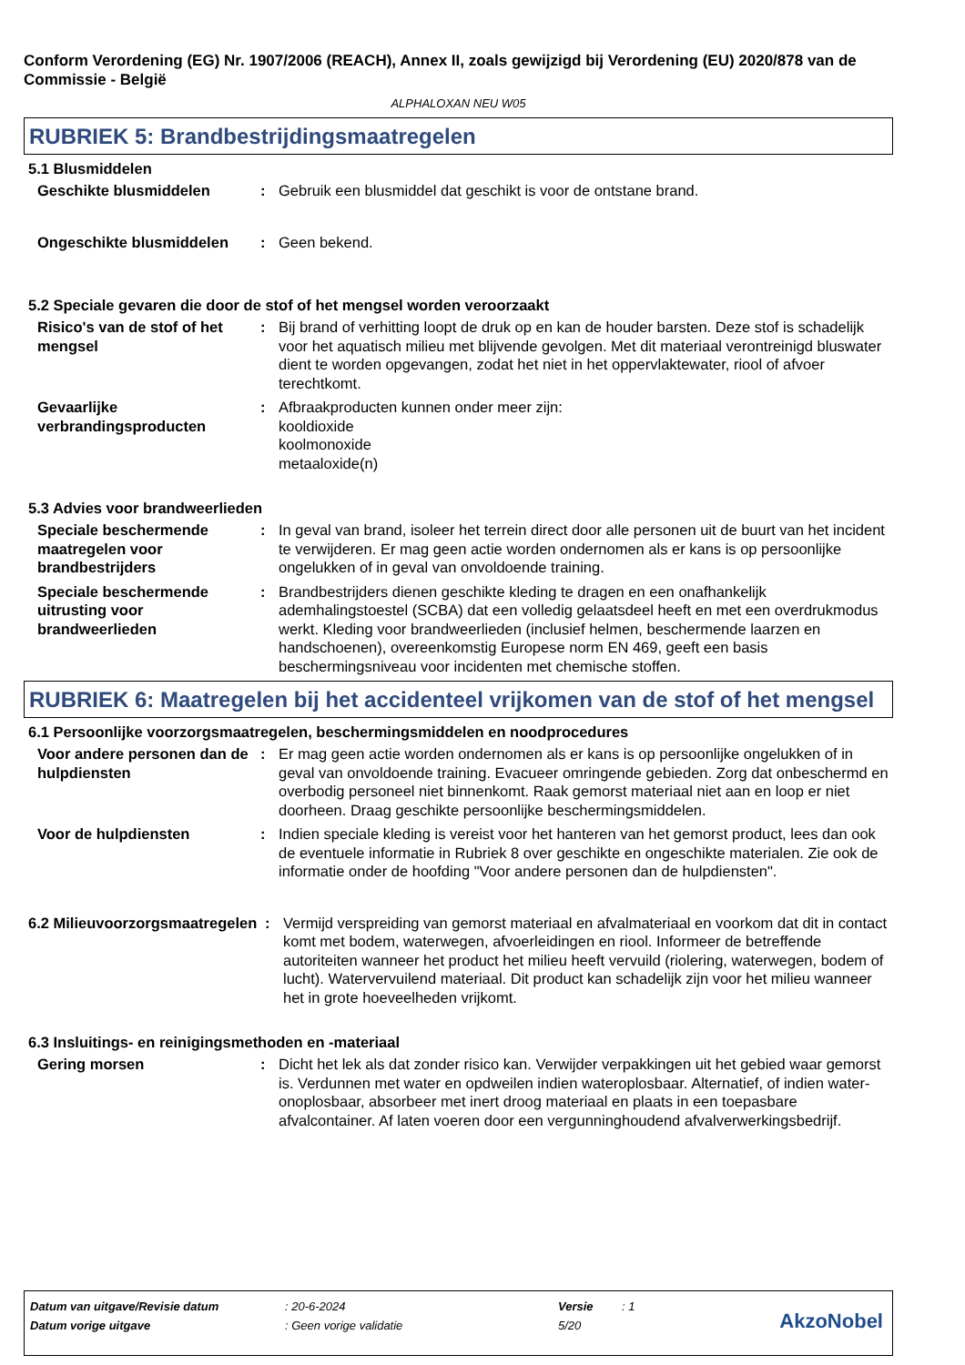Conform Verordening (EG) Nr. 1907/2006 (REACH), Annex II, zoals gewijzigd bij Verordening (EU) 2020/878 van de Commissie - België
ALPHALOXAN NEU W05
RUBRIEK 5: Brandbestrijdingsmaatregelen
5.1 Blusmiddelen
Geschikte blusmiddelen : Gebruik een blusmiddel dat geschikt is voor de ontstane brand.
Ongeschikte blusmiddelen : Geen bekend.
5.2 Speciale gevaren die door de stof of het mengsel worden veroorzaakt
Risico's van de stof of het mengsel
: Bij brand of verhitting loopt de druk op en kan de houder barsten. Deze stof is schadelijk voor het aquatisch milieu met blijvende gevolgen. Met dit materiaal verontreinigd bluswater dient te worden opgevangen, zodat het niet in het oppervlaktewater, riool of afvoer terechtkomt.
Gevaarlijke verbrandingsproducten
: Afbraakproducten kunnen onder meer zijn:
kooldioxide
koolmonoxide
metaaloxide(n)
5.3 Advies voor brandweerlieden
Speciale beschermende maatregelen voor brandbestrijders
: In geval van brand, isoleer het terrein direct door alle personen uit de buurt van het incident te verwijderen. Er mag geen actie worden ondernomen als er kans is op persoonlijke ongelukken of in geval van onvoldoende training.
Speciale beschermende uitrusting voor brandweerlieden
: Brandbestrijders dienen geschikte kleding te dragen en een onafhankelijk ademhalingstoestel (SCBA) dat een volledig gelaatsdeel heeft en met een overdrukmodus werkt. Kleding voor brandweerlieden (inclusief helmen, beschermende laarzen en handschoenen), overeenkomstig Europese norm EN 469, geeft een basis beschermingsniveau voor incidenten met chemische stoffen.
RUBRIEK 6: Maatregelen bij het accidenteel vrijkomen van de stof of het mengsel
6.1 Persoonlijke voorzorgsmaatregelen, beschermingsmiddelen en noodprocedures
Voor andere personen dan de hulpdiensten
: Er mag geen actie worden ondernomen als er kans is op persoonlijke ongelukken of in geval van onvoldoende training. Evacueer omringende gebieden. Zorg dat onbeschermd en overbodig personeel niet binnenkomt. Raak gemorst materiaal niet aan en loop er niet doorheen. Draag geschikte persoonlijke beschermingsmiddelen.
Voor de hulpdiensten : Indien speciale kleding is vereist voor het hanteren van het gemorst product, lees dan ook de eventuele informatie in Rubriek 8 over geschikte en ongeschikte materialen. Zie ook de informatie onder de hoofding "Voor andere personen dan de hulpdiensten".
6.2 Milieuvoorzorgsmaatregelen
: Vermijd verspreiding van gemorst materiaal en afvalmateriaal en voorkom dat dit in contact komt met bodem, waterwegen, afvoerleidingen en riool. Informeer de betreffende autoriteiten wanneer het product het milieu heeft vervuild (riolering, waterwegen, bodem of lucht). Watervervuilend materiaal. Dit product kan schadelijk zijn voor het milieu wanneer het in grote hoeveelheden vrijkomt.
6.3 Insluitings- en reinigingsmethoden en -materiaal
Gering morsen : Dicht het lek als dat zonder risico kan. Verwijder verpakkingen uit het gebied waar gemorst is. Verdunnen met water en opdweilen indien wateroplosbaar. Alternatief, of indien water-onoplosbaar, absorbeer met inert droog materiaal en plaats in een toepasbare afvalcontainer. Af laten voeren door een vergunninghoudend afvalverwerkingsbedrijf.
| Datum van uitgave/Revisie datum | : 20-6-2024 | Versie | : 1 |
| Datum vorige uitgave | : Geen vorige validatie | 5/20 | |
AkzoNobel